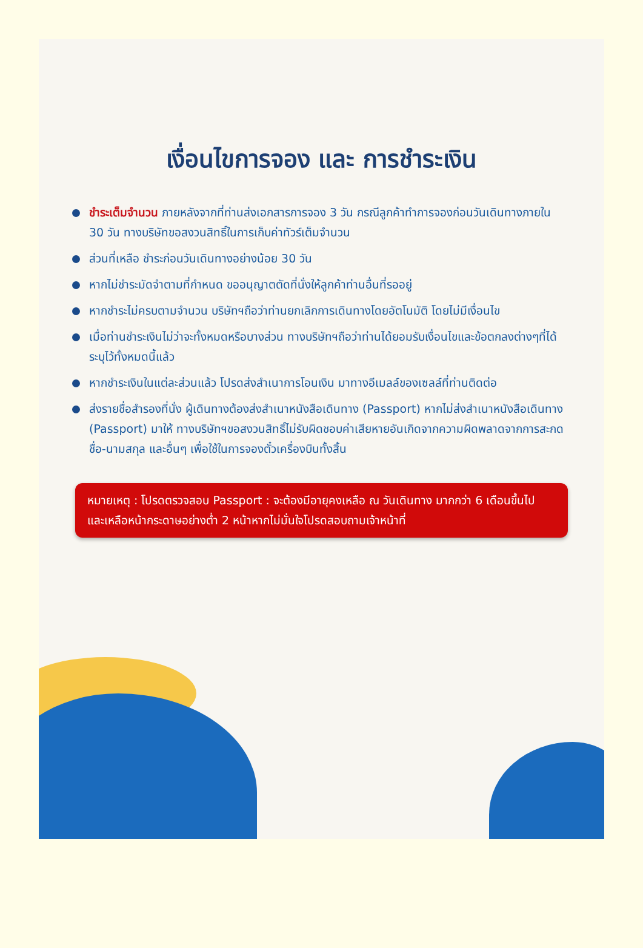เงื่อนไขการจอง และ การชำระเงิน
ชำระเต็มจำนวน ภายหลังจากที่ท่านส่งเอกสารการจอง 3 วัน กรณีลูกค้าทำการจองก่อนวันเดินทางภายใน 30 วัน ทางบริษัทขอสงวนสิทธิ์ในการเก็บค่าทัวร์เต็มจำนวน
ส่วนที่เหลือ ชำระก่อนวันเดินทางอย่างน้อย 30 วัน
หากไม่ชำระมัดจำตามที่กำหนด ขออนุญาตตัดที่นั่งให้ลูกค้าท่านอื่นที่รออยู่
หากชำระไม่ครบตามจำนวน บริษัทฯถือว่าท่านยกเลิกการเดินทางโดยอัตโนมัติ โดยไม่มีเงื่อนไข
เมื่อท่านชำระเงินไม่ว่าจะทั้งหมดหรือบางส่วน ทางบริษัทฯถือว่าท่านได้ยอมรับเงื่อนไขและข้อตกลงต่างๆที่ได้ระบุไว้ทั้งหมดนี้แล้ว
หากชำระเงินในแต่ละส่วนแล้ว โปรดส่งสำเนาการโอนเงิน มาทางอีเมลล์ของเซลล์ที่ท่านติดต่อ
ส่งรายชื่อสำรองที่นั่ง ผู้เดินทางต้องส่งสำเนาหนังสือเดินทาง (Passport) หากไม่ส่งสำเนาหนังสือเดินทาง (Passport) มาให้ ทางบริษัทฯขอสงวนสิทธิ์ไม่รับผิดชอบค่าเสียหายอันเกิดจากความผิดพลาดจากการสะกดชื่อ-นามสกุล และอื่นๆ เพื่อใช้ในการจองตั๋วเครื่องบินทั้งสิ้น
หมายเหตุ : โปรดตรวจสอบ Passport : จะต้องมีอายุคงเหลือ ณ วันเดินทาง มากกว่า 6 เดือนขึ้นไป และเหลือหน้ากระดาษอย่างต่ำ 2 หน้าหากไม่มั่นใจโปรดสอบถามเจ้าหน้าที่